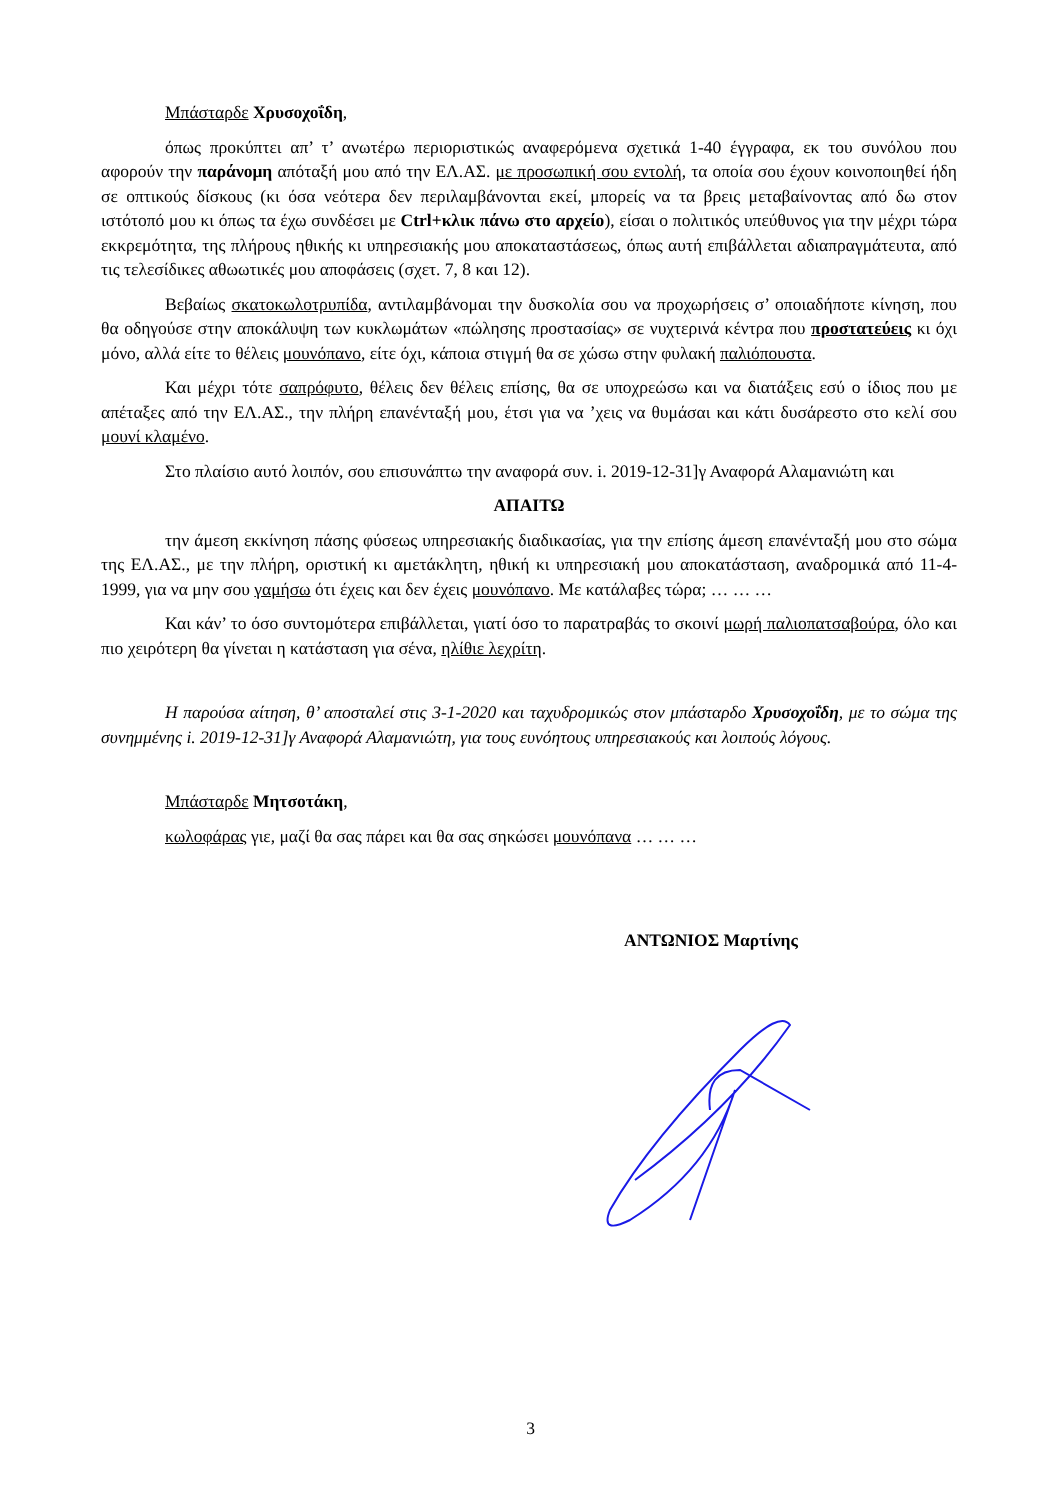Μπάσταρδε Χρυσοχοΐδη,
όπως προκύπτει απ’ τ’ ανωτέρω περιοριστικώς αναφερόμενα σχετικά 1-40 έγγραφα, εκ του συνόλου που αφορούν την παράνομη απόταξή μου από την ΕΛ.ΑΣ. με προσωπική σου εντολή, τα οποία σου έχουν κοινοποιηθεί ήδη σε οπτικούς δίσκους (κι όσα νεότερα δεν περιλαμβάνονται εκεί, μπορείς να τα βρεις μεταβαίνοντας από δω στον ιστότοπό μου κι όπως τα έχω συνδέσει με Ctrl+κλικ πάνω στο αρχείο), είσαι ο πολιτικός υπεύθυνος για την μέχρι τώρα εκκρεμότητα, της πλήρους ηθικής κι υπηρεσιακής μου αποκαταστάσεως, όπως αυτή επιβάλλεται αδιαπραγμάτευτα, από τις τελεσίδικες αθωωτικές μου αποφάσεις (σχετ. 7, 8 και 12).
Βεβαίως σκατοκωλοτρυπίδα, αντιλαμβάνομαι την δυσκολία σου να προχωρήσεις σ’ οποιαδήποτε κίνηση, που θα οδηγούσε στην αποκάλυψη των κυκλωμάτων «πώλησης προστασίας» σε νυχτερινά κέντρα που προστατεύεις κι όχι μόνο, αλλά είτε το θέλεις μουνόπανο, είτε όχι, κάποια στιγμή θα σε χώσω στην φυλακή παλιόπουστα.
Και μέχρι τότε σαπρόφυτο, θέλεις δεν θέλεις επίσης, θα σε υποχρεώσω και να διατάξεις εσύ ο ίδιος που με απέταξες από την ΕΛ.ΑΣ., την πλήρη επανένταξή μου, έτσι για να ’χεις να θυμάσαι και κάτι δυσάρεστο στο κελί σου μουνί κλαμένο.
Στο πλαίσιο αυτό λοιπόν, σου επισυνάπτω την αναφορά συν. i. 2019-12-31]γ Αναφορά Αλαμανιώτη και
ΑΠΑΙΤΩ
την άμεση εκκίνηση πάσης φύσεως υπηρεσιακής διαδικασίας, για την επίσης άμεση επανένταξή μου στο σώμα της ΕΛ.ΑΣ., με την πλήρη, οριστική κι αμετάκλητη, ηθική κι υπηρεσιακή μου αποκατάσταση, αναδρομικά από 11-4-1999, για να μην σου γαμήσω ότι έχεις και δεν έχεις μουνόπανο. Με κατάλαβες τώρα; … … …
Και κάν’ το όσο συντομότερα επιβάλλεται, γιατί όσο το παρατραβάς το σκοινί μωρή παλιοπατσαβούρα, όλο και πιο χειρότερη θα γίνεται η κατάσταση για σένα, ηλίθιε λεχρίτη.
Η παρούσα αίτηση, θ’ αποσταλεί στις 3-1-2020 και ταχυδρομικώς στον μπάσταρδο Χρυσοχοΐδη, με το σώμα της συνημμένης i. 2019-12-31]γ Αναφορά Αλαμανιώτη, για τους ευνόητους υπηρεσιακούς και λοιπούς λόγους.
Μπάσταρδε Μητσοτάκη,
κωλοφάρας γιε, μαζί θα σας πάρει και θα σας σηκώσει μουνόπανα … … …
ΑΝΤΩΝΙΟΣ Μαρτίνης
3